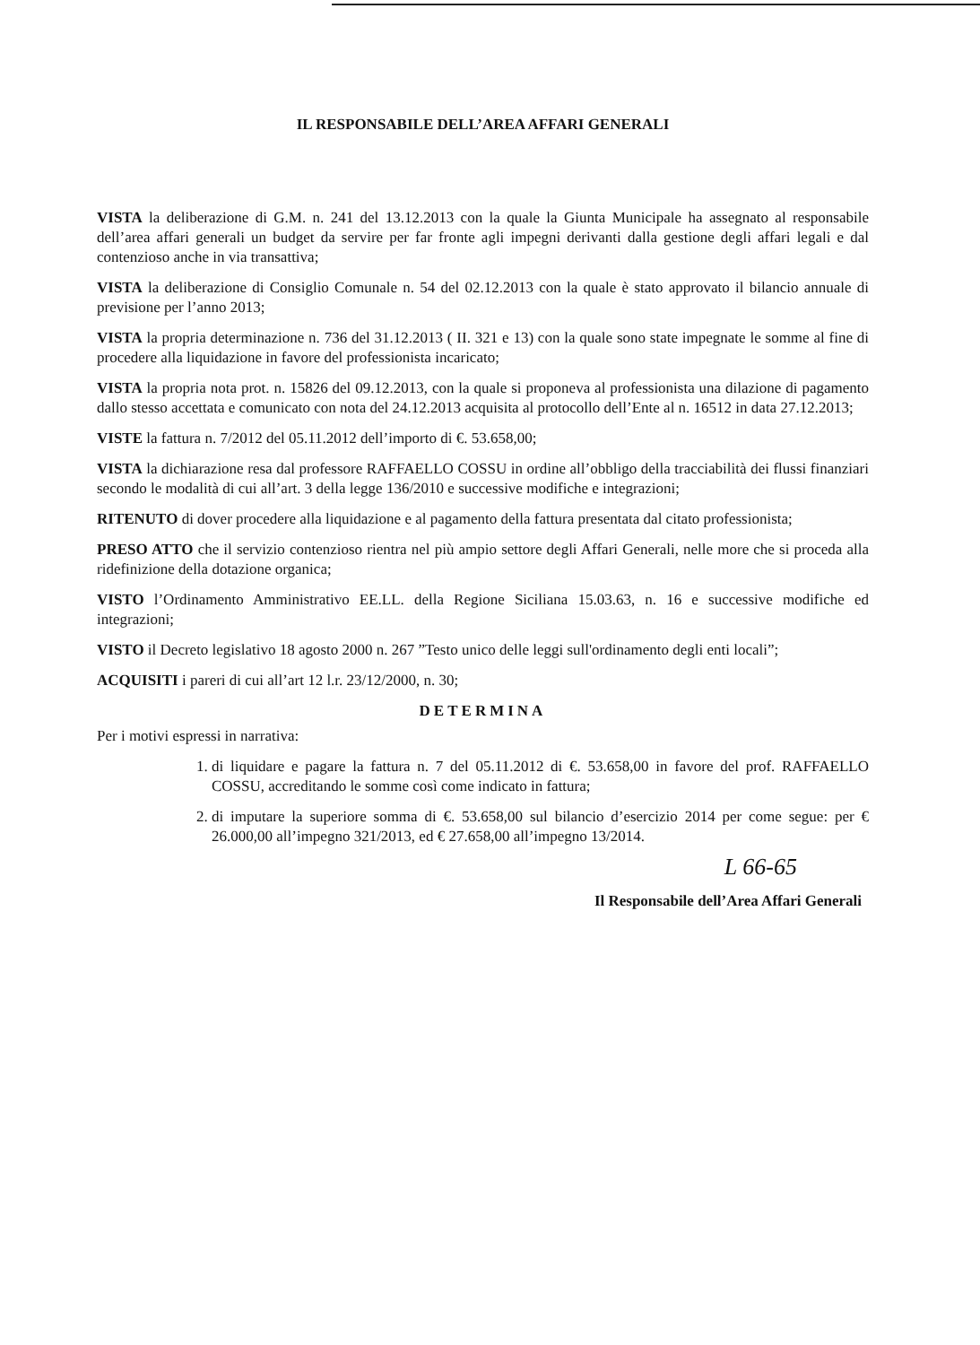IL RESPONSABILE DELL’AREA AFFARI GENERALI
VISTA la deliberazione di G.M. n. 241 del 13.12.2013 con la quale la Giunta Municipale ha assegnato al responsabile dell’area affari generali un budget da servire per far fronte agli impegni derivanti dalla gestione degli affari legali e dal contenzioso anche in via transattiva;
VISTA la deliberazione di Consiglio Comunale n. 54 del 02.12.2013 con la quale è stato approvato il bilancio annuale di previsione per l’anno 2013;
VISTA la propria determinazione n. 736 del 31.12.2013 ( II. 321 e 13) con la quale sono state impegnate le somme al fine di procedere alla liquidazione in favore del professionista incaricato;
VISTA la propria nota prot. n. 15826 del 09.12.2013, con la quale si proponeva al professionista una dilazione di pagamento dallo stesso accettata e comunicato con nota del 24.12.2013 acquisita al protocollo dell’Ente al n. 16512 in data 27.12.2013;
VISTE la fattura n. 7/2012 del 05.11.2012 dell’importo di €. 53.658,00;
VISTA la dichiarazione resa dal professore RAFFAELLO COSSU in ordine all’obbligo della tracciabilità dei flussi finanziari secondo le modalità di cui all’art. 3 della legge 136/2010 e successive modifiche e integrazioni;
RITENUTO di dover procedere alla liquidazione e al pagamento della fattura presentata dal citato professionista;
PRESO ATTO che il servizio contenzioso rientra nel più ampio settore degli Affari Generali, nelle more che si proceda alla ridefinizione della dotazione organica;
VISTO l’Ordinamento Amministrativo EE.LL. della Regione Siciliana 15.03.63, n. 16 e successive modifiche ed integrazioni;
VISTO il Decreto legislativo 18 agosto 2000 n. 267 ”Testo unico delle leggi sull'ordinamento degli enti locali”;
ACQUISITI i pareri di cui all’art 12 l.r. 23/12/2000, n. 30;
DETERMINA
Per i motivi espressi in narrativa:
1. di liquidare e pagare la fattura n. 7 del 05.11.2012 di €. 53.658,00 in favore del prof. RAFFAELLO COSSU, accreditando le somme così come indicato in fattura;
2. di imputare la superiore somma di €. 53.658,00 sul bilancio d’esercizio 2014 per come segue: per € 26.000,00 all’impegno 321/2013, ed € 27.658,00 all’impegno 13/2014.
L 66-65
Il Responsabile dell’Area Affari Generali